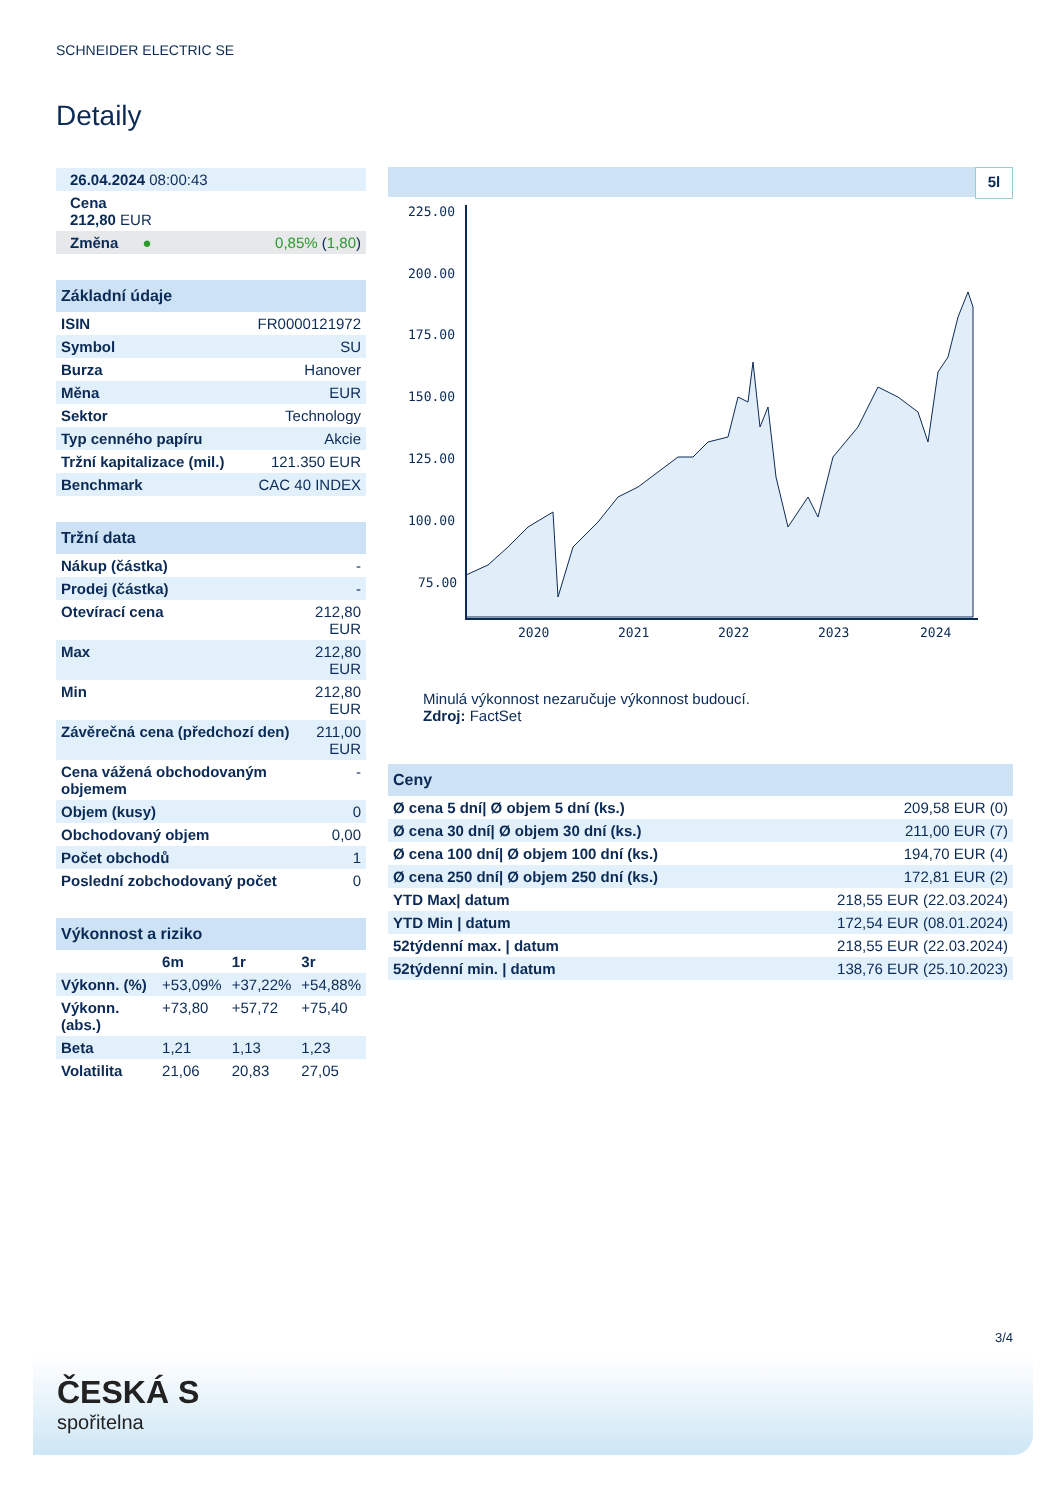SCHNEIDER ELECTRIC SE
Detaily
| 26.04.2024 08:00:43 |
| Cena 212,80 EUR |
| Změna ● 0,85% ( 1,80 ) |
| Základní údaje | |
| ISIN | FR0000121972 |
| Symbol | SU |
| Burza | Hanover |
| Měna | EUR |
| Sektor | Technology |
| Typ cenného papíru | Akcie |
| Tržní kapitalizace (mil.) | 121.350 EUR |
| Benchmark | CAC 40 INDEX |
| Tržní data | |
| Nákup (částka) | - |
| Prodej (částka) | - |
| Otevírací cena | 212,80 EUR |
| Max | 212,80 EUR |
| Min | 212,80 EUR |
| Závěrečná cena (předchozí den) | 211,00 EUR |
| Cena vážená obchodovaným objemem | - |
| Objem (kusy) | 0 |
| Obchodovaný objem | 0,00 |
| Počet obchodů | 1 |
| Poslední zobchodovaný počet | 0 |
| Výkonnost a riziko | | | |
| | 6m | 1r | 3r |
| Výkonn. (%) | +53,09% | +37,22% | +54,88% |
| Výkonn. (abs.) | +73,80 | +57,72 | +75,40 |
| Beta | 1,21 | 1,13 | 1,23 |
| Volatilita | 21,06 | 20,83 | 27,05 |
5l
225.00
200.00
175.00
150.00
125.00
100.00
75.00
2020
2021
2022
2023
2024
Minulá výkonnost nezaručuje výkonnost budoucí.
Zdroj: FactSet
| Ceny | |
| Ø cena 5 dní/ Ø objem 5 dní (ks.) | 209,58 EUR (0) |
| Ø cena 30 dní/ Ø objem 30 dní (ks.) | 211,00 EUR (7) |
| Ø cena 100 dní/ Ø objem 100 dní (ks.) | 194,70 EUR (4) |
| Ø cena 250 dní/ Ø objem 250 dní (ks.) | 172,81 EUR (2) |
| YTD Max/ datum | 218,55 EUR (22.03.2024) |
| YTD Min / datum | 172,54 EUR (08.01.2024) |
| 52týdenní max. / datum | 218,55 EUR (22.03.2024) |
| 52týdenní min. / datum | 138,76 EUR (25.10.2023) |
3/4
ČESKÁ S
spořitelna